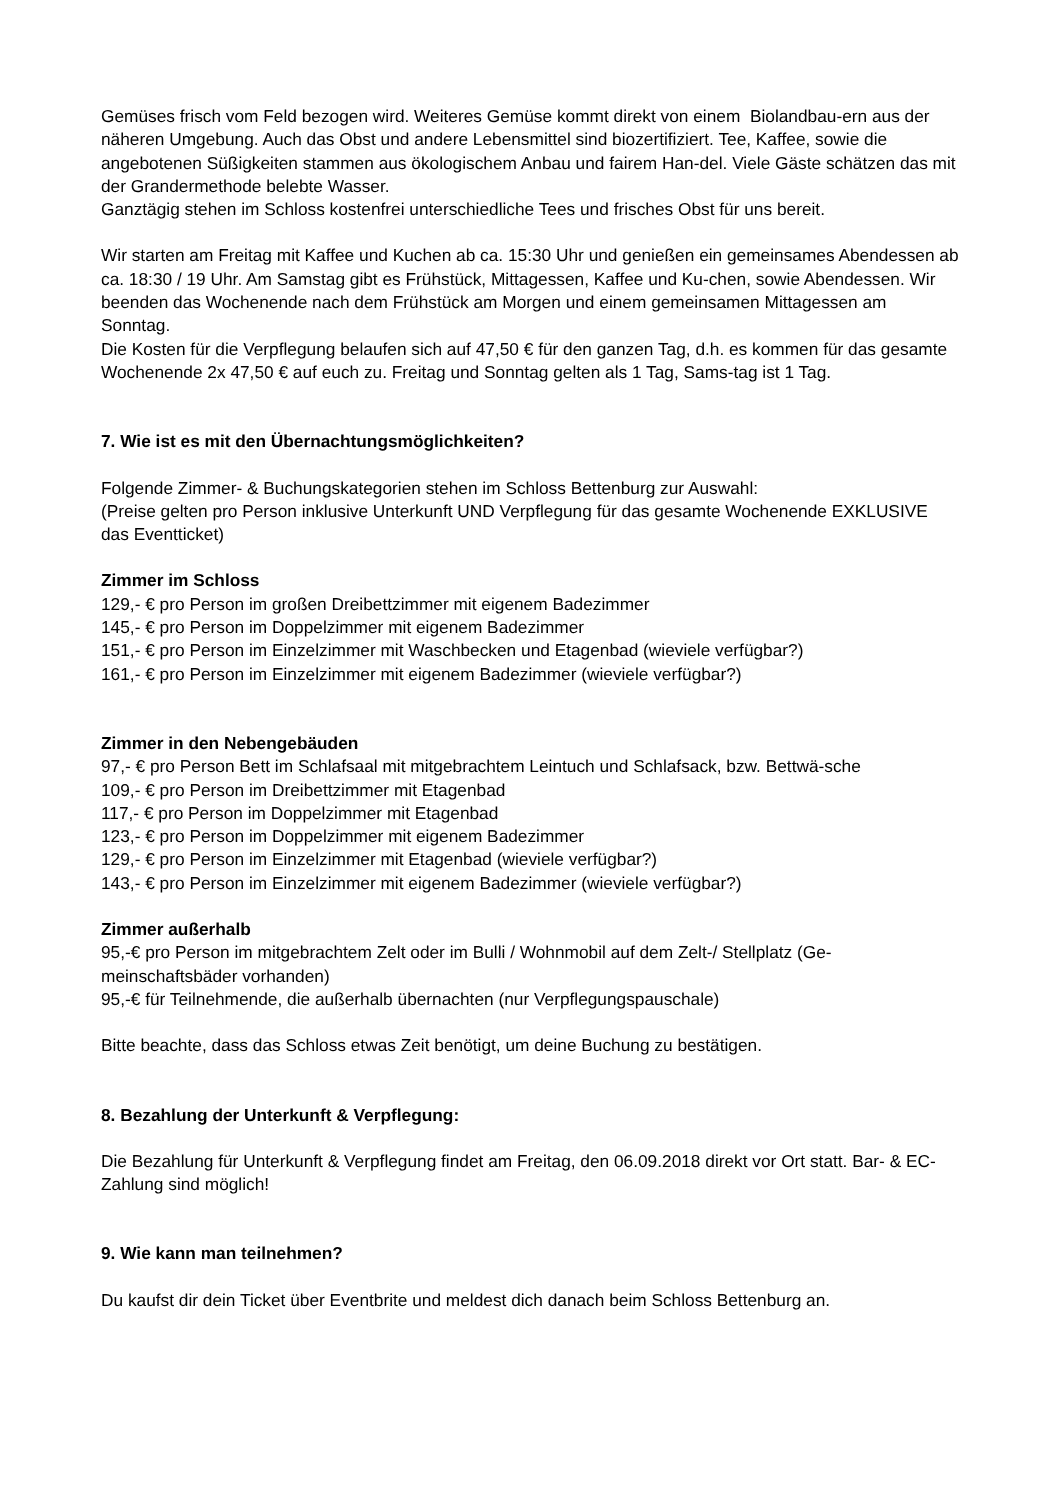Gemüses frisch vom Feld bezogen wird. Weiteres Gemüse kommt direkt von einem Biolandbau-ern aus der näheren Umgebung. Auch das Obst und andere Lebensmittel sind biozertifiziert. Tee, Kaffee, sowie die angebotenen Süßigkeiten stammen aus ökologischem Anbau und fairem Han-del. Viele Gäste schätzen das mit der Grandermethode belebte Wasser.
Ganztägig stehen im Schloss kostenfrei unterschiedliche Tees und frisches Obst für uns bereit.
Wir starten am Freitag mit Kaffee und Kuchen ab ca. 15:30 Uhr und genießen ein gemeinsames Abendessen ab ca. 18:30 / 19 Uhr. Am Samstag gibt es Frühstück, Mittagessen, Kaffee und Ku-chen, sowie Abendessen. Wir beenden das Wochenende nach dem Frühstück am Morgen und einem gemeinsamen Mittagessen am Sonntag.
Die Kosten für die Verpflegung belaufen sich auf 47,50 € für den ganzen Tag, d.h. es kommen für das gesamte Wochenende 2x 47,50 € auf euch zu. Freitag und Sonntag gelten als 1 Tag, Sams-tag ist 1 Tag.
7. Wie ist es mit den Übernachtungsmöglichkeiten?
Folgende Zimmer- & Buchungskategorien stehen im Schloss Bettenburg zur Auswahl:
(Preise gelten pro Person inklusive Unterkunft UND Verpflegung für das gesamte Wochenende EXKLUSIVE das Eventticket)
Zimmer im Schloss
129,- € pro Person im großen Dreibettzimmer mit eigenem Badezimmer
145,- € pro Person im Doppelzimmer mit eigenem Badezimmer
151,- € pro Person im Einzelzimmer mit Waschbecken und Etagenbad (wieviele verfügbar?)
161,- € pro Person im Einzelzimmer mit eigenem Badezimmer (wieviele verfügbar?)
Zimmer in den Nebengebäuden
97,- € pro Person Bett im Schlafsaal mit mitgebrachtem Leintuch und Schlafsack, bzw. Bettwä-sche
109,- € pro Person im Dreibettzimmer mit Etagenbad
117,- € pro Person im Doppelzimmer mit Etagenbad
123,- € pro Person im Doppelzimmer mit eigenem Badezimmer
129,- € pro Person im Einzelzimmer mit Etagenbad (wieviele verfügbar?)
143,- € pro Person im Einzelzimmer mit eigenem Badezimmer (wieviele verfügbar?)
Zimmer außerhalb
95,-€ pro Person im mitgebrachtem Zelt oder im Bulli / Wohnmobil auf dem Zelt-/ Stellplatz (Ge-meinschaftsbäder vorhanden)
95,-€ für Teilnehmende, die außerhalb übernachten (nur Verpflegungspauschale)
Bitte beachte, dass das Schloss etwas Zeit benötigt, um deine Buchung zu bestätigen.
8. Bezahlung der Unterkunft & Verpflegung:
Die Bezahlung für Unterkunft & Verpflegung findet am Freitag, den 06.09.2018 direkt vor Ort statt. Bar- & EC-Zahlung sind möglich!
9. Wie kann man teilnehmen?
Du kaufst dir dein Ticket über Eventbrite und meldest dich danach beim Schloss Bettenburg an.